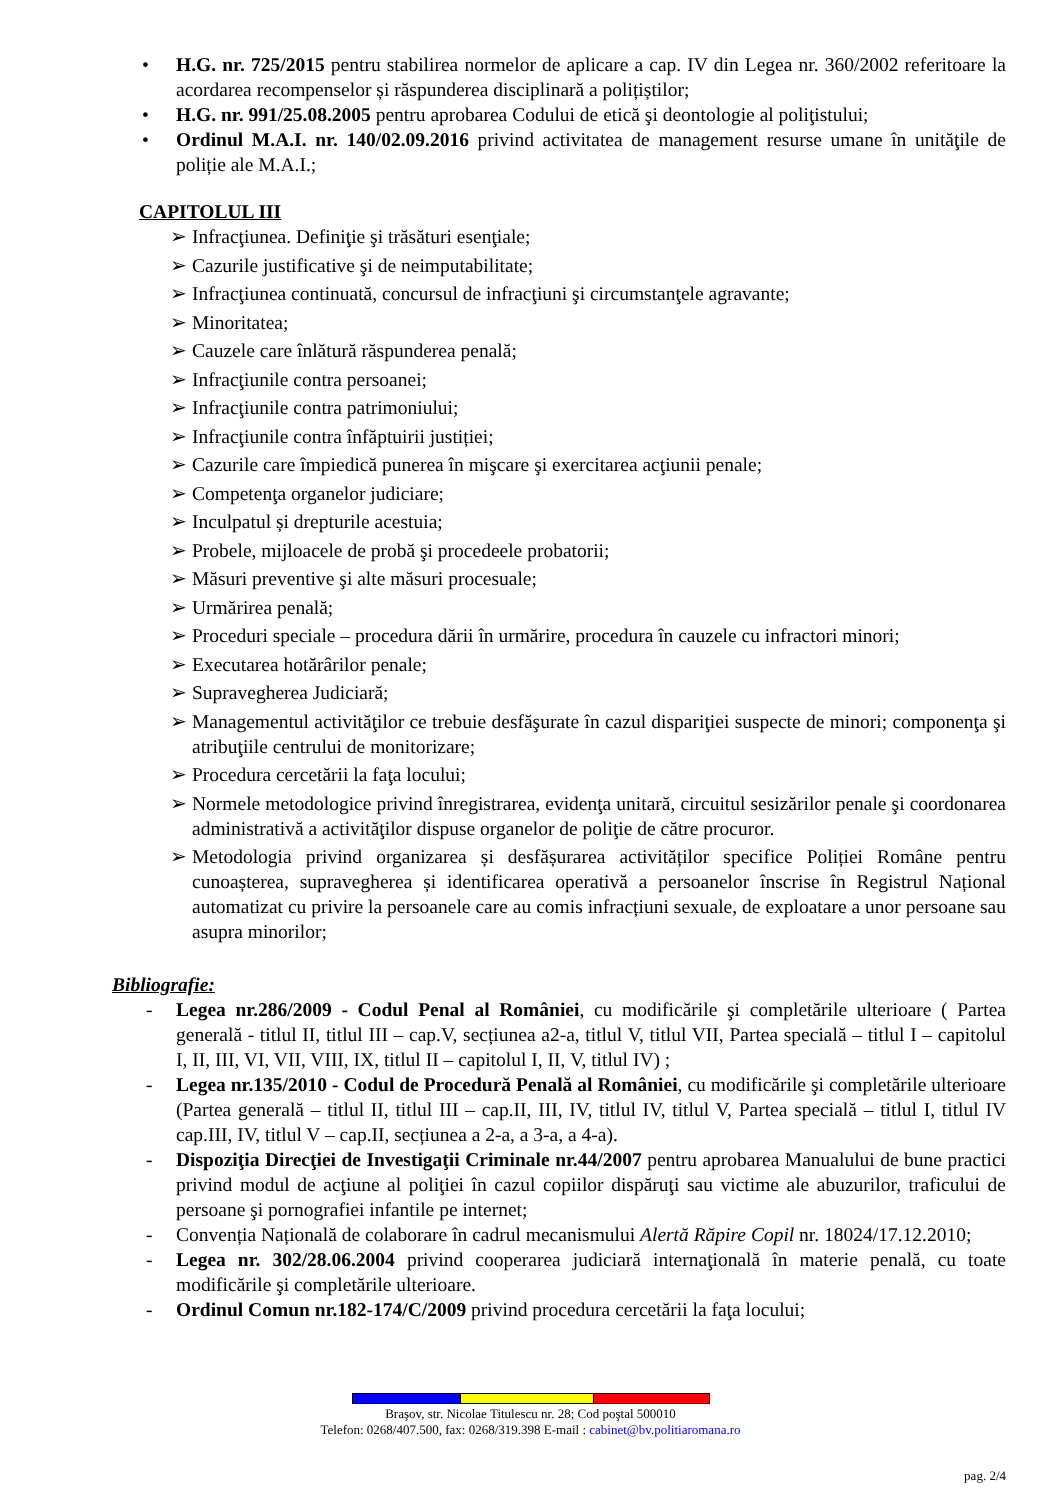• H.G. nr. 725/2015 pentru stabilirea normelor de aplicare a cap. IV din Legea nr. 360/2002 referitoare la acordarea recompenselor și răspunderea disciplinară a polițiștilor;
• H.G. nr. 991/25.08.2005 pentru aprobarea Codului de etică şi deontologie al poliţistului;
• Ordinul M.A.I. nr. 140/02.09.2016 privind activitatea de management resurse umane în unităţile de poliție ale M.A.I.;
CAPITOLUL III
➢ Infracţiunea. Definiţie şi trăsături esenţiale;
➢ Cazurile justificative şi de neimputabilitate;
➢ Infracţiunea continuată, concursul de infracţiuni şi circumstanţele agravante;
➢ Minoritatea;
➢ Cauzele care înlătură răspunderea penală;
➢ Infracţiunile contra persoanei;
➢ Infracţiunile contra patrimoniului;
➢ Infracţiunile contra înfăptuirii justiției;
➢ Cazurile care împiedică punerea în mişcare şi exercitarea acţiunii penale;
➢ Competenţa organelor judiciare;
➢ Inculpatul și drepturile acestuia;
➢ Probele, mijloacele de probă şi procedeele probatorii;
➢ Măsuri preventive şi alte măsuri procesuale;
➢ Urmărirea penală;
➢ Proceduri speciale – procedura dării în urmărire, procedura în cauzele cu infractori minori;
➢ Executarea hotărârilor penale;
➢ Supravegherea Judiciară;
➢ Managementul activităţilor ce trebuie desfăşurate în cazul dispariţiei suspecte de minori; componenţa şi atribuţiile centrului de monitorizare;
➢ Procedura cercetării la faţa locului;
➢ Normele metodologice privind înregistrarea, evidenţa unitară, circuitul sesizărilor penale şi coordonarea administrativă a activităţilor dispuse organelor de poliţie de către procuror.
➢ Metodologia privind organizarea și desfășurarea activităților specifice Poliției Române pentru cunoașterea, supravegherea și identificarea operativă a persoanelor înscrise în Registrul Național automatizat cu privire la persoanele care au comis infracțiuni sexuale, de exploatare a unor persoane sau asupra minorilor;
Bibliografie:
- Legea nr.286/2009 - Codul Penal al României, cu modificările şi completările ulterioare ( Partea generală - titlul II, titlul III – cap.V, secțiunea a2-a, titlul V, titlul VII, Partea specială – titlul I – capitolul I, II, III, VI, VII, VIII, IX, titlul II – capitolul I, II, V, titlul IV) ;
- Legea nr.135/2010 - Codul de Procedură Penală al României, cu modificările şi completările ulterioare (Partea generală – titlul II, titlul III – cap.II, III, IV, titlul IV, titlul V, Partea specială – titlul I, titlul IV cap.III, IV, titlul V – cap.II, secțiunea a 2-a, a 3-a, a 4-a).
- Dispoziţia Direcţiei de Investigaţii Criminale nr.44/2007 pentru aprobarea Manualului de bune practici privind modul de acţiune al poliţiei în cazul copiilor dispăruţi sau victime ale abuzurilor, traficului de persoane şi pornografiei infantile pe internet;
- Convenția Națională de colaborare în cadrul mecanismului Alertă Răpire Copil nr. 18024/17.12.2010;
- Legea nr. 302/28.06.2004 privind cooperarea judiciară internaţională în materie penală, cu toate modificările şi completările ulterioare.
- Ordinul Comun nr.182-174/C/2009 privind procedura cercetării la faţa locului;
Braşov, str. Nicolae Titulescu nr. 28; Cod poştal 500010
Telefon: 0268/407.500, fax: 0268/319.398 E-mail : cabinet@bv.politiaromana.ro
pag. 2/4